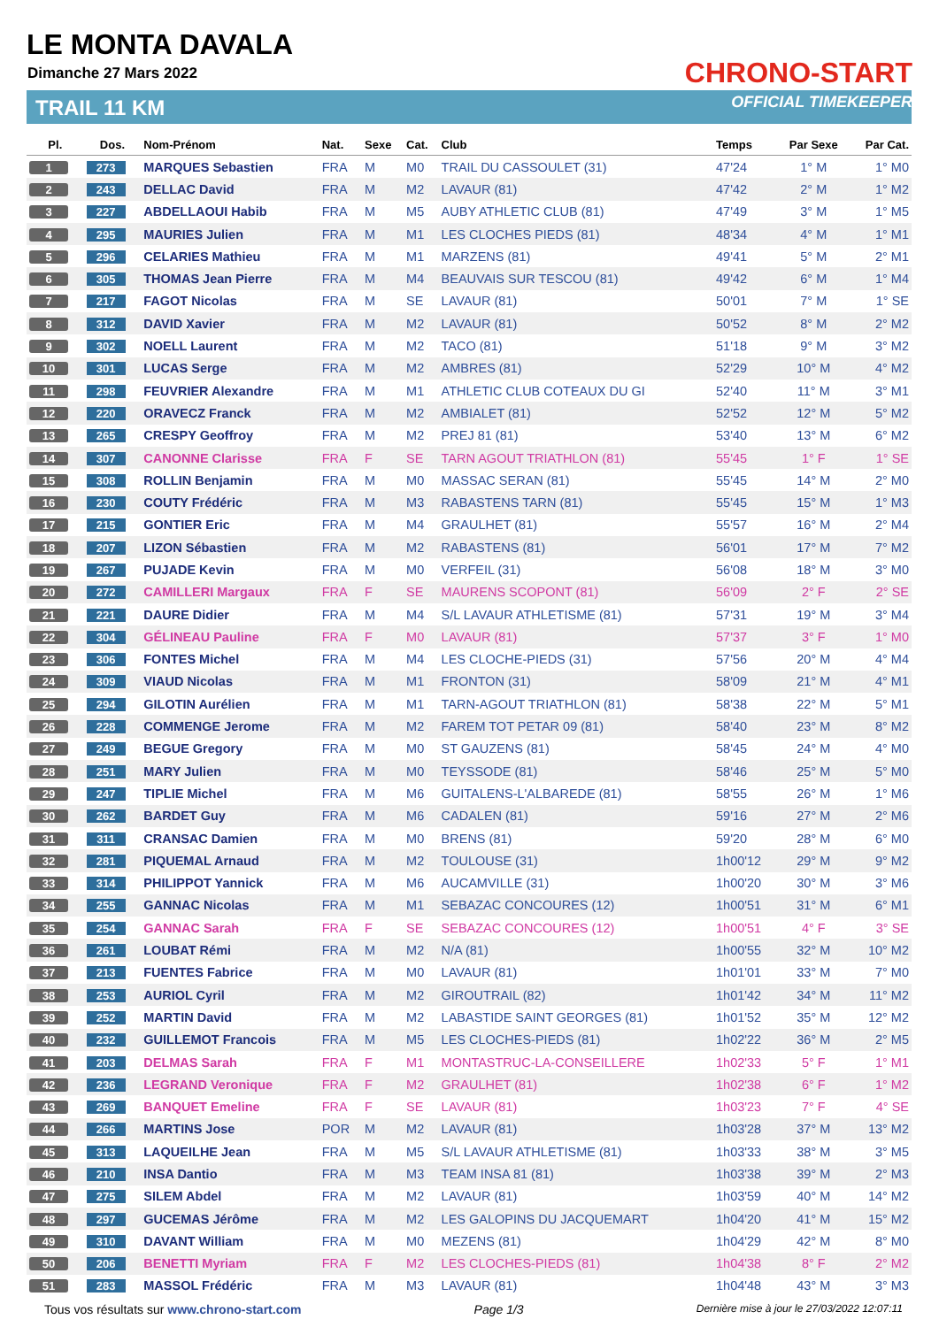LE MONTA DAVALA
Dimanche 27 Mars 2022
TRAIL 11 KM
CHRONO-START
OFFICIAL TIMEKEEPER
| Pl. | Dos. | Nom-Prénom | Nat. | Sexe | Cat. | Club | Temps | Par Sexe | Par Cat. |
| --- | --- | --- | --- | --- | --- | --- | --- | --- | --- |
| 1 | 273 | MARQUES Sebastien | FRA | M | M0 | TRAIL DU CASSOULET (31) | 47'24 | 1° M | 1° M0 |
| 2 | 243 | DELLAC David | FRA | M | M2 | LAVAUR (81) | 47'42 | 2° M | 1° M2 |
| 3 | 227 | ABDELLAOUI Habib | FRA | M | M5 | AUBY ATHLETIC CLUB (81) | 47'49 | 3° M | 1° M5 |
| 4 | 295 | MAURIES Julien | FRA | M | M1 | LES CLOCHES PIEDS (81) | 48'34 | 4° M | 1° M1 |
| 5 | 296 | CELARIES Mathieu | FRA | M | M1 | MARZENS (81) | 49'41 | 5° M | 2° M1 |
| 6 | 305 | THOMAS Jean Pierre | FRA | M | M4 | BEAUVAIS SUR TESCOU (81) | 49'42 | 6° M | 1° M4 |
| 7 | 217 | FAGOT Nicolas | FRA | M | SE | LAVAUR (81) | 50'01 | 7° M | 1° SE |
| 8 | 312 | DAVID Xavier | FRA | M | M2 | LAVAUR (81) | 50'52 | 8° M | 2° M2 |
| 9 | 302 | NOELL Laurent | FRA | M | M2 | TACO (81) | 51'18 | 9° M | 3° M2 |
| 10 | 301 | LUCAS Serge | FRA | M | M2 | AMBRES (81) | 52'29 | 10° M | 4° M2 |
| 11 | 298 | FEUVRIER Alexandre | FRA | M | M1 | ATHLETIC CLUB COTEAUX DU GI | 52'40 | 11° M | 3° M1 |
| 12 | 220 | ORAVECZ Franck | FRA | M | M2 | AMBIALET (81) | 52'52 | 12° M | 5° M2 |
| 13 | 265 | CRESPY Geoffroy | FRA | M | M2 | PREJ 81 (81) | 53'40 | 13° M | 6° M2 |
| 14 | 307 | CANONNE Clarisse | FRA | F | SE | TARN AGOUT TRIATHLON (81) | 55'45 | 1° F | 1° SE |
| 15 | 308 | ROLLIN Benjamin | FRA | M | M0 | MASSAC SERAN (81) | 55'45 | 14° M | 2° M0 |
| 16 | 230 | COUTY Frédéric | FRA | M | M3 | RABASTENS TARN (81) | 55'45 | 15° M | 1° M3 |
| 17 | 215 | GONTIER Eric | FRA | M | M4 | GRAULHET (81) | 55'57 | 16° M | 2° M4 |
| 18 | 207 | LIZON Sébastien | FRA | M | M2 | RABASTENS (81) | 56'01 | 17° M | 7° M2 |
| 19 | 267 | PUJADE Kevin | FRA | M | M0 | VERFEIL (31) | 56'08 | 18° M | 3° M0 |
| 20 | 272 | CAMILLERI Margaux | FRA | F | SE | MAURENS SCOPONT (81) | 56'09 | 2° F | 2° SE |
| 21 | 221 | DAURE Didier | FRA | M | M4 | S/L LAVAUR ATHLETISME (81) | 57'31 | 19° M | 3° M4 |
| 22 | 304 | GÉLINEAU Pauline | FRA | F | M0 | LAVAUR (81) | 57'37 | 3° F | 1° M0 |
| 23 | 306 | FONTES Michel | FRA | M | M4 | LES CLOCHE-PIEDS (31) | 57'56 | 20° M | 4° M4 |
| 24 | 309 | VIAUD Nicolas | FRA | M | M1 | FRONTON (31) | 58'09 | 21° M | 4° M1 |
| 25 | 294 | GILOTIN Aurélien | FRA | M | M1 | TARN-AGOUT TRIATHLON (81) | 58'38 | 22° M | 5° M1 |
| 26 | 228 | COMMENGE Jerome | FRA | M | M2 | FAREM TOT PETAR 09 (81) | 58'40 | 23° M | 8° M2 |
| 27 | 249 | BEGUE Gregory | FRA | M | M0 | ST GAUZENS (81) | 58'45 | 24° M | 4° M0 |
| 28 | 251 | MARY Julien | FRA | M | M0 | TEYSSODE (81) | 58'46 | 25° M | 5° M0 |
| 29 | 247 | TIPLIE Michel | FRA | M | M6 | GUITALENS-L'ALBAREDE (81) | 58'55 | 26° M | 1° M6 |
| 30 | 262 | BARDET Guy | FRA | M | M6 | CADALEN (81) | 59'16 | 27° M | 2° M6 |
| 31 | 311 | CRANSAC Damien | FRA | M | M0 | BRENS (81) | 59'20 | 28° M | 6° M0 |
| 32 | 281 | PIQUEMAL Arnaud | FRA | M | M2 | TOULOUSE (31) | 1h00'12 | 29° M | 9° M2 |
| 33 | 314 | PHILIPPOT Yannick | FRA | M | M6 | AUCAMVILLE (31) | 1h00'20 | 30° M | 3° M6 |
| 34 | 255 | GANNAC Nicolas | FRA | M | M1 | SEBAZAC CONCOURES (12) | 1h00'51 | 31° M | 6° M1 |
| 35 | 254 | GANNAC Sarah | FRA | F | SE | SEBAZAC CONCOURES (12) | 1h00'51 | 4° F | 3° SE |
| 36 | 261 | LOUBAT Rémi | FRA | M | M2 | N/A (81) | 1h00'55 | 32° M | 10° M2 |
| 37 | 213 | FUENTES Fabrice | FRA | M | M0 | LAVAUR (81) | 1h01'01 | 33° M | 7° M0 |
| 38 | 253 | AURIOL Cyril | FRA | M | M2 | GIROUTRAIL (82) | 1h01'42 | 34° M | 11° M2 |
| 39 | 252 | MARTIN David | FRA | M | M2 | LABASTIDE SAINT GEORGES (81) | 1h01'52 | 35° M | 12° M2 |
| 40 | 232 | GUILLEMOT Francois | FRA | M | M5 | LES CLOCHES-PIEDS (81) | 1h02'22 | 36° M | 2° M5 |
| 41 | 203 | DELMAS Sarah | FRA | F | M1 | MONTASTRUC-LA-CONSEILLERE | 1h02'33 | 5° F | 1° M1 |
| 42 | 236 | LEGRAND Veronique | FRA | F | M2 | GRAULHET (81) | 1h02'38 | 6° F | 1° M2 |
| 43 | 269 | BANQUET Emeline | FRA | F | SE | LAVAUR (81) | 1h03'23 | 7° F | 4° SE |
| 44 | 266 | MARTINS Jose | POR | M | M2 | LAVAUR (81) | 1h03'28 | 37° M | 13° M2 |
| 45 | 313 | LAQUEILHE Jean | FRA | M | M5 | S/L LAVAUR ATHLETISME (81) | 1h03'33 | 38° M | 3° M5 |
| 46 | 210 | INSA Dantio | FRA | M | M3 | TEAM INSA 81 (81) | 1h03'38 | 39° M | 2° M3 |
| 47 | 275 | SILEM Abdel | FRA | M | M2 | LAVAUR (81) | 1h03'59 | 40° M | 14° M2 |
| 48 | 297 | GUCEMAS Jérôme | FRA | M | M2 | LES GALOPINS DU JACQUEMART | 1h04'20 | 41° M | 15° M2 |
| 49 | 310 | DAVANT William | FRA | M | M0 | MEZENS (81) | 1h04'29 | 42° M | 8° M0 |
| 50 | 206 | BENETTI Myriam | FRA | F | M2 | LES CLOCHES-PIEDS (81) | 1h04'38 | 8° F | 2° M2 |
| 51 | 283 | MASSOL Frédéric | FRA | M | M3 | LAVAUR (81) | 1h04'48 | 43° M | 3° M3 |
Tous vos résultats sur www.chrono-start.com Page 1/3 Dernière mise à jour le 27/03/2022 12:07:11